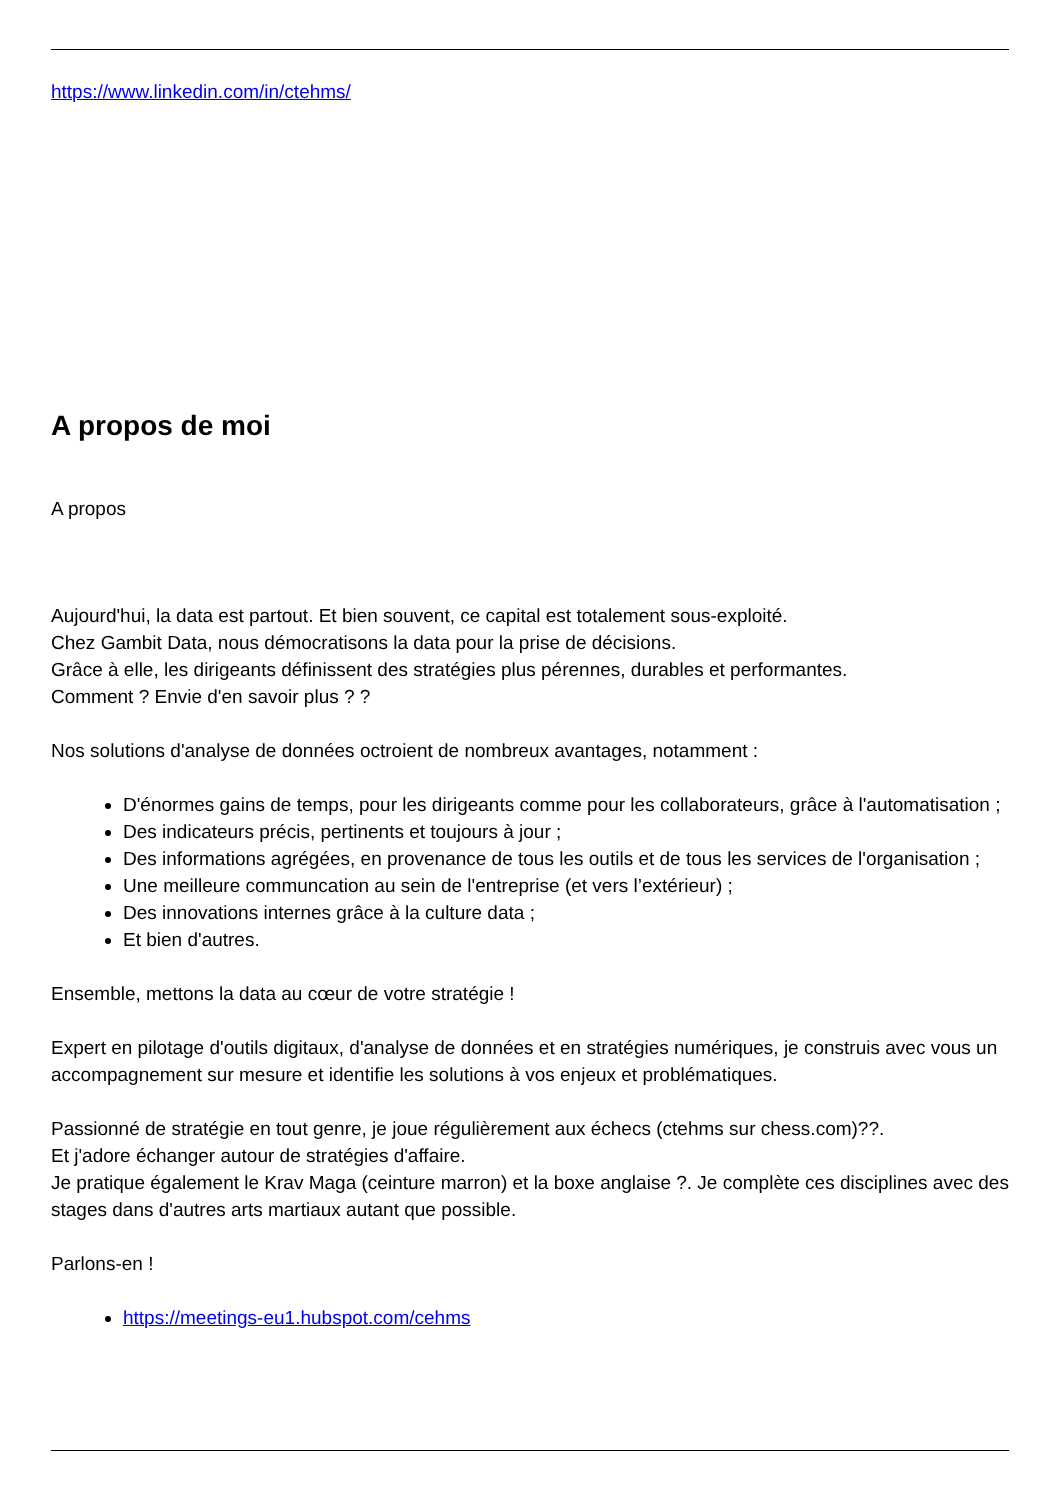https://www.linkedin.com/in/ctehms/
A propos de moi
A propos
Aujourd'hui, la data est partout. Et bien souvent, ce capital est totalement sous-exploité.
Chez Gambit Data, nous démocratisons la data pour la prise de décisions.
Grâce à elle, les dirigeants définissent des stratégies plus pérennes, durables et performantes.
Comment ? Envie d'en savoir plus ? ?
Nos solutions d'analyse de données octroient de nombreux avantages, notamment :
D'énormes gains de temps, pour les dirigeants comme pour les collaborateurs, grâce à l'automatisation ;
Des indicateurs précis, pertinents et toujours à jour ;
Des informations agrégées, en provenance de tous les outils et de tous les services de l'organisation ;
Une meilleure communcation au sein de l'entreprise (et vers l’extérieur) ;
Des innovations internes grâce à la culture data ;
Et bien d'autres.
Ensemble, mettons la data au cœur de votre stratégie !
Expert en pilotage d'outils digitaux, d'analyse de données et en stratégies numériques, je construis avec vous un accompagnement sur mesure et identifie les solutions à vos enjeux et problématiques.
Passionné de stratégie en tout genre, je joue régulièrement aux échecs (ctehms sur chess.com)??.
Et j'adore échanger autour de stratégies d'affaire.
Je pratique également le Krav Maga (ceinture marron) et la boxe anglaise ?. Je complète ces disciplines avec des stages dans d'autres arts martiaux autant que possible.
Parlons-en !
https://meetings-eu1.hubspot.com/cehms